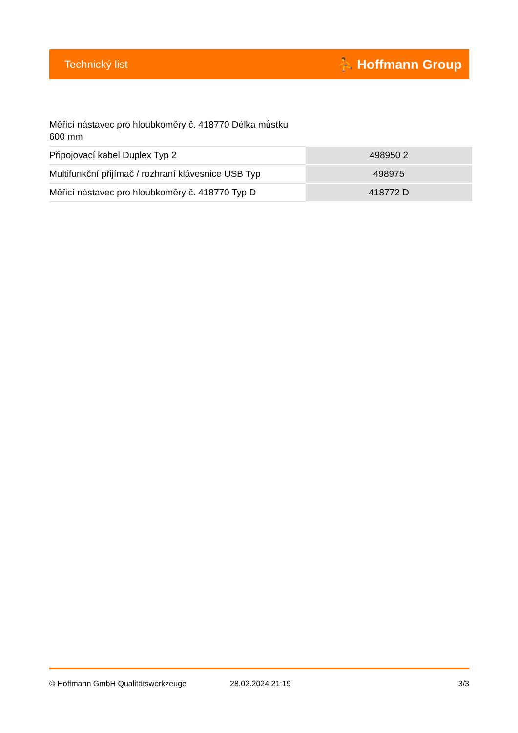Technický list ⛹ Hoffmann Group
Měřicí nástavec pro hloubkoměry č. 418770 Délka můstku 600 mm
| Připojovací kabel Duplex Typ 2 | 498950 2 |
| Multifunkční přijímač / rozhraní klávesnice USB Typ | 498975 |
| Měřicí nástavec pro hloubkoměry č. 418770 Typ D | 418772 D |
© Hoffmann GmbH Qualitätswerkzeuge 28.02.2024 21:19 3/3